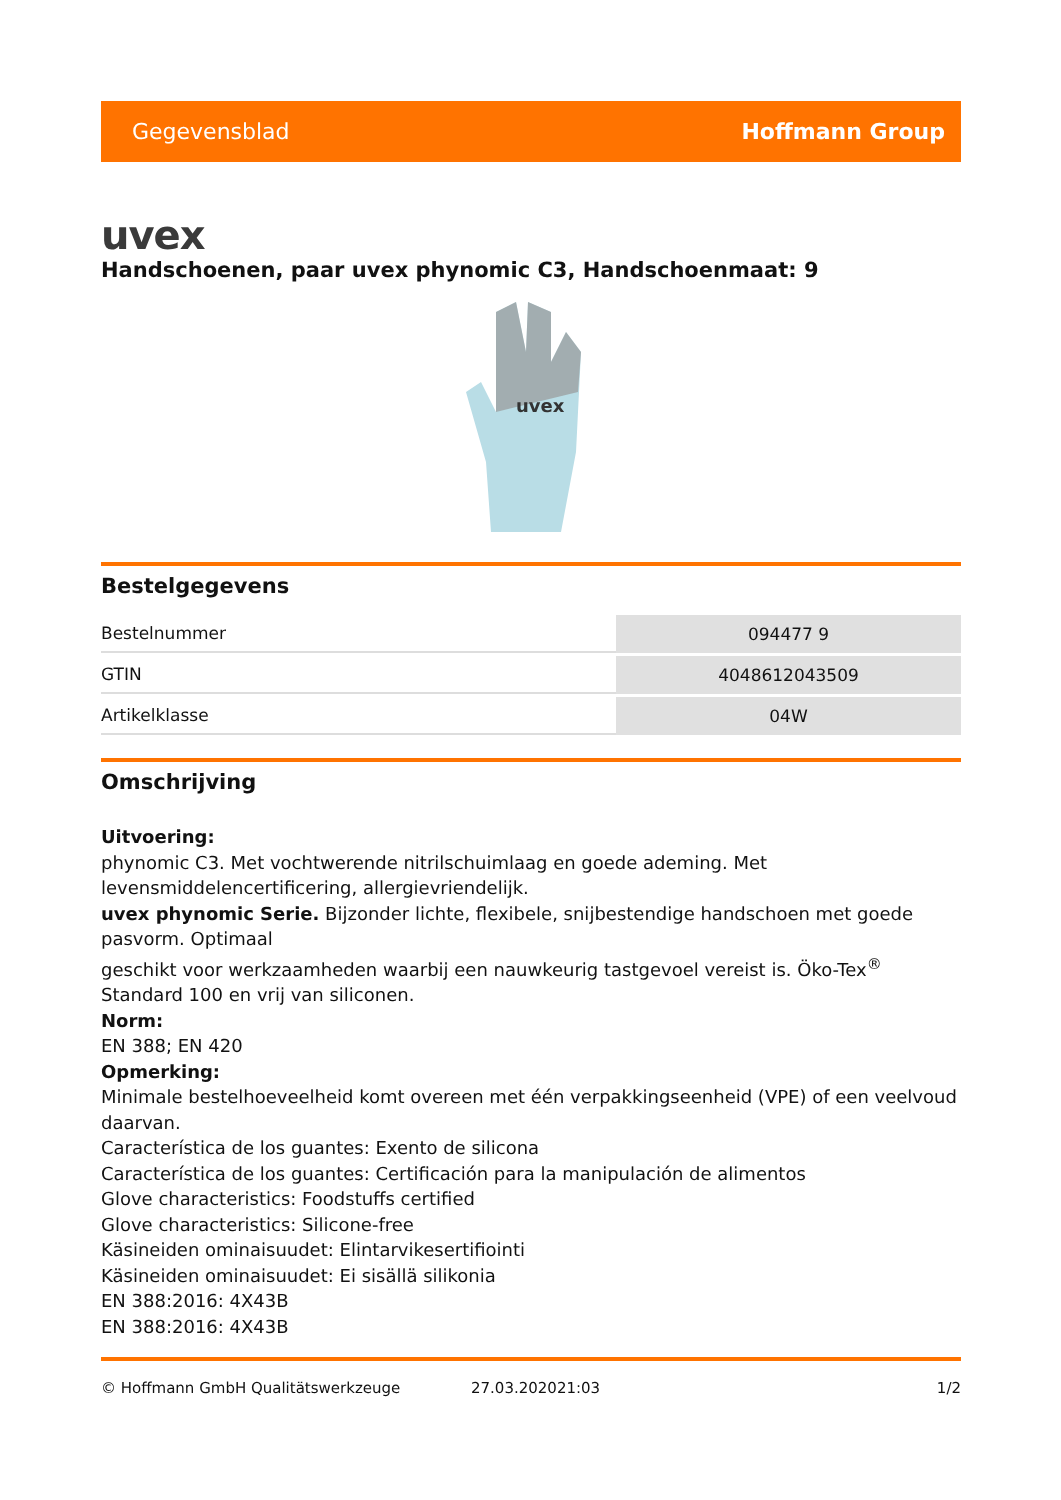Gegevensblad Hoffmann Group
uvex
Handschoenen, paar uvex phynomic C3, Handschoenmaat: 9
uvex
Bestelgegevens
| Bestelnummer | 094477 9 |
| GTIN | 4048612043509 |
| Artikelklasse | 04W |
Omschrijving
Uitvoering:
phynomic C3. Met vochtwerende nitrilschuimlaag en goede ademing. Met levensmiddelencertificering, allergievriendelijk.
uvex phynomic Serie. Bijzonder lichte, flexibele, snijbestendige handschoen met goede pasvorm. Optimaal
geschikt voor werkzaamheden waarbij een nauwkeurig tastgevoel vereist is. Öko-Tex<sup>®</sup> Standard 100 en vrij van siliconen.
Norm:
EN 388; EN 420
Opmerking:
Minimale bestelhoeveelheid komt overeen met één verpakkingseenheid (VPE) of een veelvoud daarvan.
Característica de los guantes: Exento de silicona
Característica de los guantes: Certificación para la manipulación de alimentos
Glove characteristics: Foodstuffs certified
Glove characteristics: Silicone-free
Käsineiden ominaisuudet: Elintarvikesertifiointi
Käsineiden ominaisuudet: Ei sisällä silikonia
EN 388:2016: 4X43B
EN 388:2016: 4X43B
© Hoffmann GmbH Qualitätswerkzeuge 27.03.202021:03 1/2